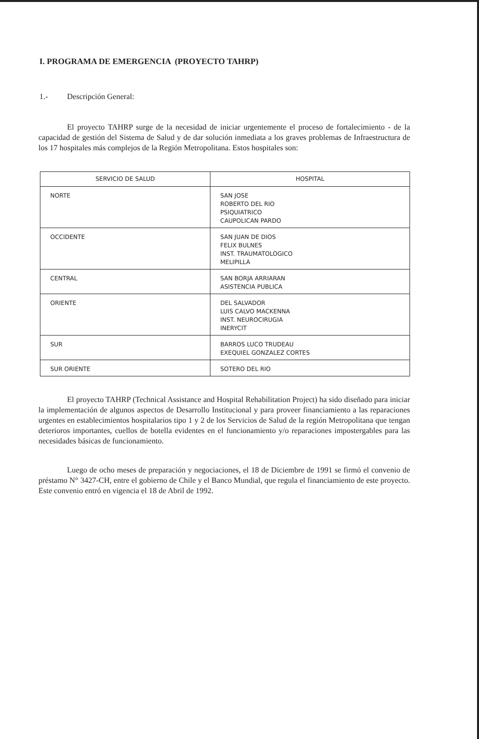I. PROGRAMA DE EMERGENCIA (PROYECTO TAHRP)
1.- Descripción General:
El proyecto TAHRP surge de la necesidad de iniciar urgentemente el proceso de fortalecimiento - de la capacidad de gestión del Sistema de Salud y de dar solución inmediata a los graves problemas de Infraestructura de los 17 hospitales más complejos de la Región Metropolitana. Estos hospitales son:
| SERVICIO DE SALUD | HOSPITAL |
| --- | --- |
| NORTE | SAN JOSE ROBERTO DEL RIO PSIQUIATRICO CAUPOLICAN PARDO |
| OCCIDENTE | SAN JUAN DE DIOS FELIX BULNES INST. TRAUMATOLOGICO MELIPILLA |
| CENTRAL | SAN BORJA ARRIARAN ASISTENCIA PUBLICA |
| ORIENTE | DEL SALVADOR LUIS CALVO MACKENNA INST. NEUROCIRUGIA INERYCIT |
| SUR | BARROS LUCO TRUDEAU EXEQUIEL GONZALEZ CORTES |
| SUR ORIENTE | SOTERO DEL RIO |
El proyecto TAHRP (Technical Assistance and Hospital Rehabilitation Project) ha sido diseñado para iniciar la implementación de algunos aspectos de Desarrollo Institucional y para proveer financiamiento a las reparaciones urgentes en establecimientos hospitalarios tipo 1 y 2 de los Servicios de Salud de la región Metropolitana que tengan deterioros importantes, cuellos de botella evidentes en el funcionamiento y/o reparaciones impostergables para las necesidades básicas de funcionamiento.
Luego de ocho meses de preparación y negociaciones, el 18 de Diciembre de 1991 se firmó el convenio de préstamo N° 3427-CH, entre el gobierno de Chile y el Banco Mundial, que regula el financiamiento de este proyecto. Este convenio entró en vigencia el 18 de Abril de 1992.